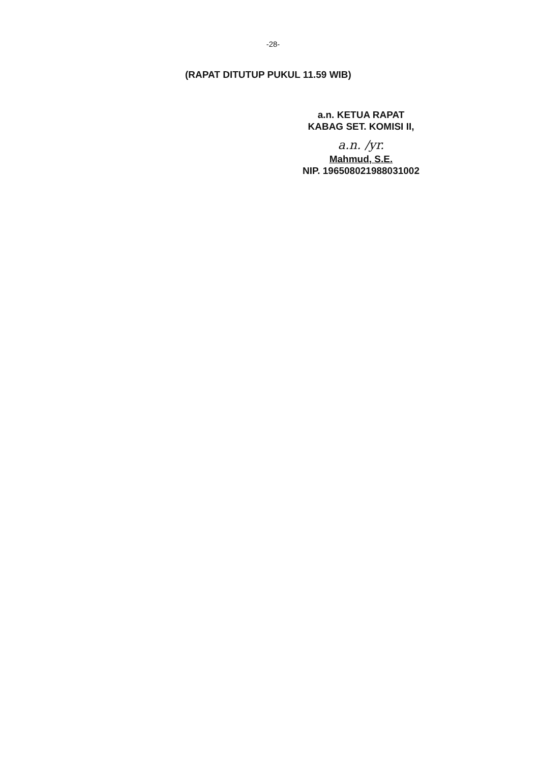-28-
(RAPAT DITUTUP PUKUL 11.59 WIB)
a.n. KETUA RAPAT
KABAG SET. KOMISI II,
a.n. /yr.
Mahmud, S.E.
NIP. 196508021988031002